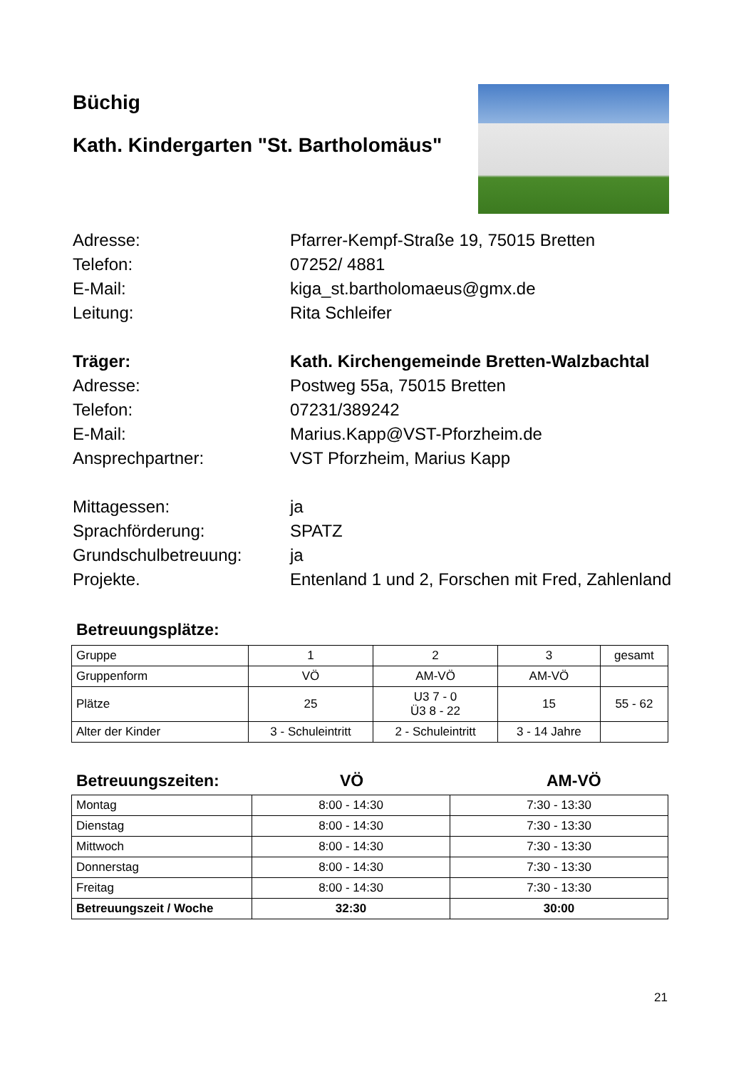Büchig
Kath. Kindergarten "St. Bartholomäus"
Adresse:
Pfarrer-Kempf-Straße 19, 75015 Bretten
Telefon:
07252/ 4881
E-Mail:
kiga_st.bartholomaeus@gmx.de
Leitung:
Rita Schleifer
Träger:
Kath. Kirchengemeinde Bretten-Walzbachtal
Adresse:
Postweg 55a, 75015 Bretten
Telefon:
07231/389242
E-Mail:
Marius.Kapp@VST-Pforzheim.de
Ansprechpartner:
VST Pforzheim, Marius Kapp
Mittagessen:
ja
Sprachförderung:
SPATZ
Grundschulbetreuung:
ja
Projekte.
Entenland 1 und 2, Forschen mit Fred, Zahlenland
Betreuungsplätze:
| Gruppe | 1 | 2 | 3 | gesamt |
| Gruppenform | VÖ | AM-VÖ | AM-VÖ | |
| Plätze | 25 | U3 7 - 0 Ü3 8 - 22 | 15 | 55 - 62 |
| Alter der Kinder | 3 - Schuleintritt | 2 - Schuleintritt | 3 - 14 Jahre | |
Betreuungszeiten: VÖ AM-VÖ
| Montag | 8:00 - 14:30 | 7:30 - 13:30 |
| Dienstag | 8:00 - 14:30 | 7:30 - 13:30 |
| Mittwoch | 8:00 - 14:30 | 7:30 - 13:30 |
| Donnerstag | 8:00 - 14:30 | 7:30 - 13:30 |
| Freitag | 8:00 - 14:30 | 7:30 - 13:30 |
| Betreuungszeit / Woche | 32:30 | 30:00 |
21